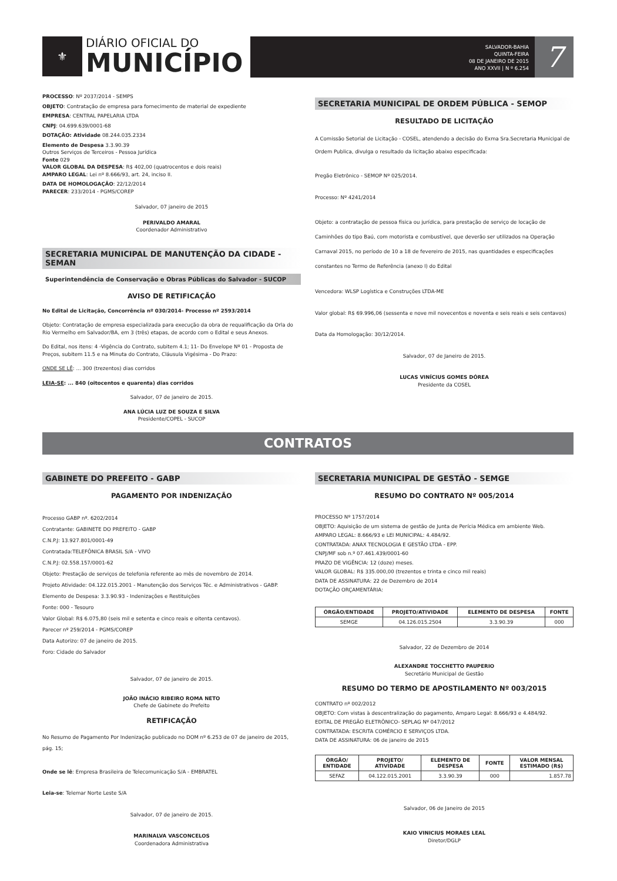⚜
DIÁRIO OFICIAL DO
MUNICÍPIO
SALVADOR-BAHIA
QUINTA-FEIRA
08 DE JANEIRO DE 2015
ANO XXVII | N º 6.254
7
PROCESSO: Nº 2037/2014 - SEMPS
OBJETO: Contratação de empresa para fornecimento de material de expediente
EMPRESA: CENTRAL PAPELARIA LTDA
CNPJ: 04.699.639/0001-68
DOTAÇÃO: Atividade 08.244.035.2334
Elemento de Despesa 3.3.90.39
Outros Serviços de Terceiros - Pessoa Jurídica
Fonte 029
VALOR GLOBAL DA DESPESA: R$ 402,00 (quatrocentos e dois reais)
AMPARO LEGAL: Lei nº 8.666/93, art. 24, inciso II.
DATA DE HOMOLOGAÇÃO: 22/12/2014
PARECER: 233/2014 - PGMS/COREP
Salvador, 07 janeiro de 2015
PERIVALDO AMARAL
Coordenador Administrativo
SECRETARIA MUNICIPAL DE MANUTENÇÃO DA CIDADE - SEMAN
Superintendência de Conservação e Obras Públicas do Salvador - SUCOP
AVISO DE RETIFICAÇÃO
No Edital de Licitação, Concorrência nº 030/2014- Processo nº 2593/2014
Objeto: Contratação de empresa especializada para execução da obra de requalificação da Orla do Rio Vermelho em Salvador/BA, em 3 (três) etapas, de acordo com o Edital e seus Anexos.
Do Edital, nos itens: 4 -Vigência do Contrato, subitem 4.1; 11- Do Envelope Nº 01 - Proposta de Preços, subitem 11.5 e na Minuta do Contrato, Cláusula Vigésima - Do Prazo:
ONDE SE LÊ: ... 300 (trezentos) dias corridos
LEIA-SE: ... 840 (oitocentos e quarenta) dias corridos
Salvador, 07 de janeiro de 2015.
ANA LÚCIA LUZ DE SOUZA E SILVA
Presidente/COPEL - SUCOP
SECRETARIA MUNICIPAL DE ORDEM PÚBLICA - SEMOP
RESULTADO DE LICITAÇÃO
A Comissão Setorial de Licitação - COSEL, atendendo a decisão do Exma Sra.Secretaria Municipal de Ordem Publica, divulga o resultado da licitação abaixo especificada:
Pregão Eletrônico - SEMOP Nº 025/2014.
Processo: Nº 4241/2014
Objeto: a contratação de pessoa física ou jurídica, para prestação de serviço de locação de Caminhões do tipo Baú, com motorista e combustível, que deverão ser utilizados na Operação Carnaval 2015, no período de 10 a 18 de fevereiro de 2015, nas quantidades e especificações constantes no Termo de Referência (anexo I) do Edital
Vencedora: WLSP Logística e Construções LTDA-ME
Valor global: R$ 69.996,06 (sessenta e nove mil novecentos e noventa e seis reais e seis centavos)
Data da Homologação: 30/12/2014.
Salvador, 07 de Janeiro de 2015.
LUCAS VINÍCIUS GOMES DÓREA
Presidente da COSEL
CONTRATOS
GABINETE DO PREFEITO - GABP
PAGAMENTO POR INDENIZAÇÃO
Processo GABP nº. 6202/2014
Contratante: GABINETE DO PREFEITO - GABP
C.N.P.J: 13.927.801/0001-49
Contratada:TELEFÔNICA BRASIL S/A - VIVO
C.N.P.J: 02.558.157/0001-62
Objeto: Prestação de serviços de telefonia referente ao mês de novembro de 2014.
Projeto Atividade: 04.122.015.2001 - Manutenção dos Serviços Téc. e Administrativos - GABP.
Elemento de Despesa: 3.3.90.93 - Indenizações e Restituições
Fonte: 000 - Tesouro
Valor Global: R$ 6.075,80 (seis mil e setenta e cinco reais e oitenta centavos).
Parecer nº 259/2014 - PGMS/COREP
Data Autorizo: 07 de janeiro de 2015.
Foro: Cidade do Salvador
Salvador, 07 de janeiro de 2015.
JOÃO INÁCIO RIBEIRO ROMA NETO
Chefe de Gabinete do Prefeito
RETIFICAÇÃO
No Resumo de Pagamento Por Indenização publicado no DOM nº 6.253 de 07 de janeiro de 2015, pág. 15;
Onde se lê: Empresa Brasileira de Telecomunicação S/A - EMBRATEL
Leia-se: Telemar Norte Leste S/A
Salvador, 07 de janeiro de 2015.
MARINALVA VASCONCELOS
Coordenadora Administrativa
SECRETARIA MUNICIPAL DE GESTÃO - SEMGE
RESUMO DO CONTRATO Nº 005/2014
PROCESSO Nº 1757/2014
OBJETO: Aquisição de um sistema de gestão de Junta de Perícia Médica em ambiente Web.
AMPARO LEGAL: 8.666/93 e LEI MUNICIPAL: 4.484/92.
CONTRATADA: ANAX TECNOLOGIA E GESTÃO LTDA - EPP.
CNPJ/MF sob n.º 07.461.439/0001-60
PRAZO DE VIGÊNCIA: 12 (doze) meses.
VALOR GLOBAL: R$ 335.000,00 (trezentos e trinta e cinco mil reais)
DATA DE ASSINATURA: 22 de Dezembro de 2014
DOTAÇÃO ORÇAMENTÁRIA:
| ÓRGÃO/ENTIDADE | PROJETO/ATIVIDADE | ELEMENTO DE DESPESA | FONTE |
| --- | --- | --- | --- |
| SEMGE | 04.126.015.2504 | 3.3.90.39 | 000 |
Salvador, 22 de Dezembro de 2014
ALEXANDRE TOCCHETTO PAUPERIO
Secretário Municipal de Gestão
RESUMO DO TERMO DE APOSTILAMENTO Nº 003/2015
CONTRATO nº 002/2012
OBJETO: Com vistas à descentralização do pagamento, Amparo Legal: 8.666/93 e 4.484/92.
EDITAL DE PREGÃO ELETRÔNICO- SEPLAG Nº 047/2012
CONTRATADA: ESCRITA COMÉRCIO E SERVIÇOS LTDA.
DATA DE ASSINATURA: 06 de janeiro de 2015
| ÓRGÃO/ ENTIDADE | PROJETO/ ATIVIDADE | ELEMENTO DE DESPESA | FONTE | VALOR MENSAL ESTIMADO (R$) |
| --- | --- | --- | --- | --- |
| SEFAZ | 04.122.015.2001 | 3.3.90.39 | 000 | 1.857.78 |
Salvador, 06 de Janeiro de 2015
KAIO VINICIUS MORAES LEAL
Diretor/DGLP